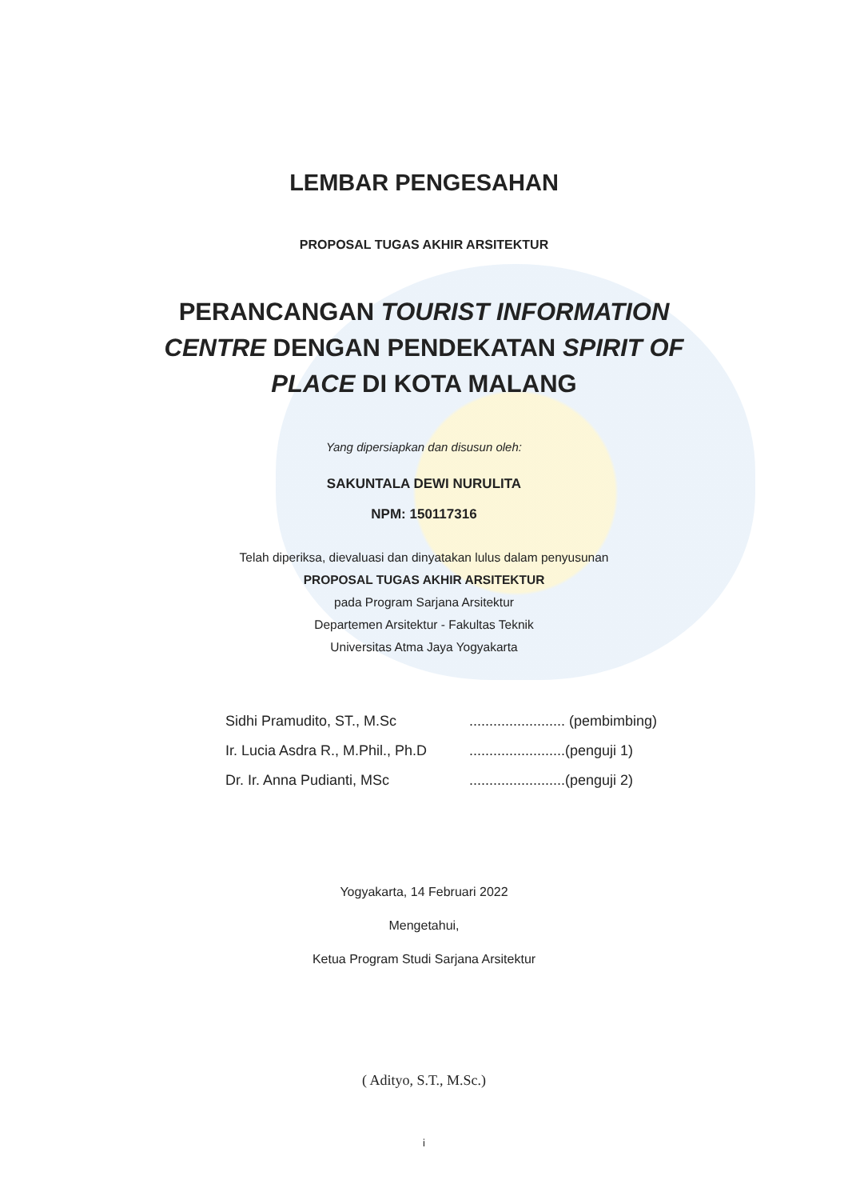LEMBAR PENGESAHAN
PROPOSAL TUGAS AKHIR ARSITEKTUR
PERANCANGAN TOURIST INFORMATION CENTRE DENGAN PENDEKATAN SPIRIT OF PLACE DI KOTA MALANG
Yang dipersiapkan dan disusun oleh:
SAKUNTALA DEWI NURULITA
NPM: 150117316
Telah diperiksa, dievaluasi dan dinyatakan lulus dalam penyusunan
PROPOSAL TUGAS AKHIR ARSITEKTUR
pada Program Sarjana Arsitektur
Departemen Arsitektur - Fakultas Teknik
Universitas Atma Jaya Yogyakarta
| Sidhi Pramudito, ST., M.Sc | ........................ (pembimbing) |
| Ir. Lucia Asdra R., M.Phil., Ph.D | ........................(penguji 1) |
| Dr. Ir. Anna Pudianti, MSc | ........................(penguji 2) |
Yogyakarta, 14 Februari 2022
Mengetahui,
Ketua Program Studi Sarjana Arsitektur
( Adityo, S.T., M.Sc.)
i